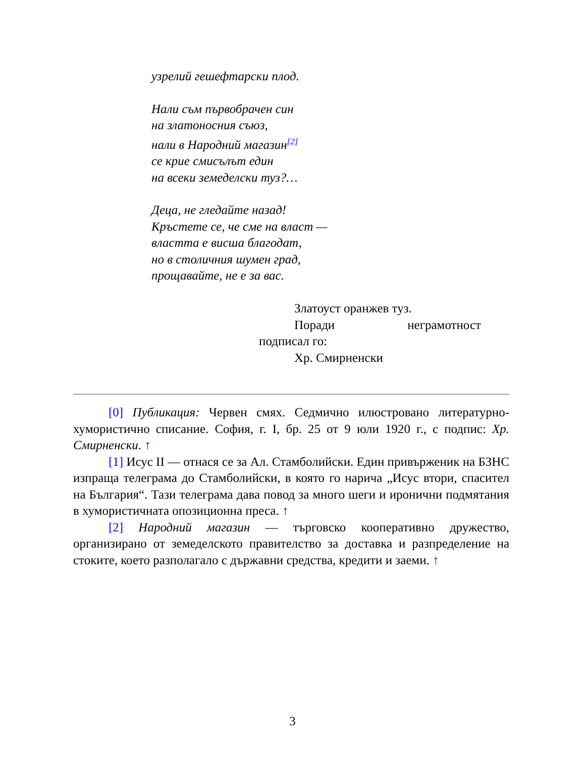узрелий гешефтарски плод.
Нали съм първобрачен син
на златоносния съюз,
нали в Народний магазин<sup>[2]</sup>
се крие смисълът един
на всеки земеделски туз?…
Деца, не гледайте назад!
Кръстете се, че сме на власт —
властта е висша благодат,
но в столичния шумен град,
прощавайте, не е за вас.
Златоуст оранжев туз.
Поради неграмотност
подписал го:
Хр. Смирненски
[0] Публикация: Червен смях. Седмично илюстровано литературно-хумористично списание. София, г. I, бр. 25 от 9 юли 1920 г., с подпис: Хр. Смирненски. ↑
[1] Исус II — отнася се за Ал. Стамболийски. Един привърженик на БЗНС изпраща телеграма до Стамболийски, в която го нарича „Исус втори, спасител на България“. Тази телеграма дава повод за много шеги и иронични подмятания в хумористичната опозиционна преса. ↑
[2] Народний магазин — търговско кооперативно дружество, организирано от земеделското правителство за доставка и разпределение на стоките, което разполагало с държавни средства, кредити и заеми. ↑
3